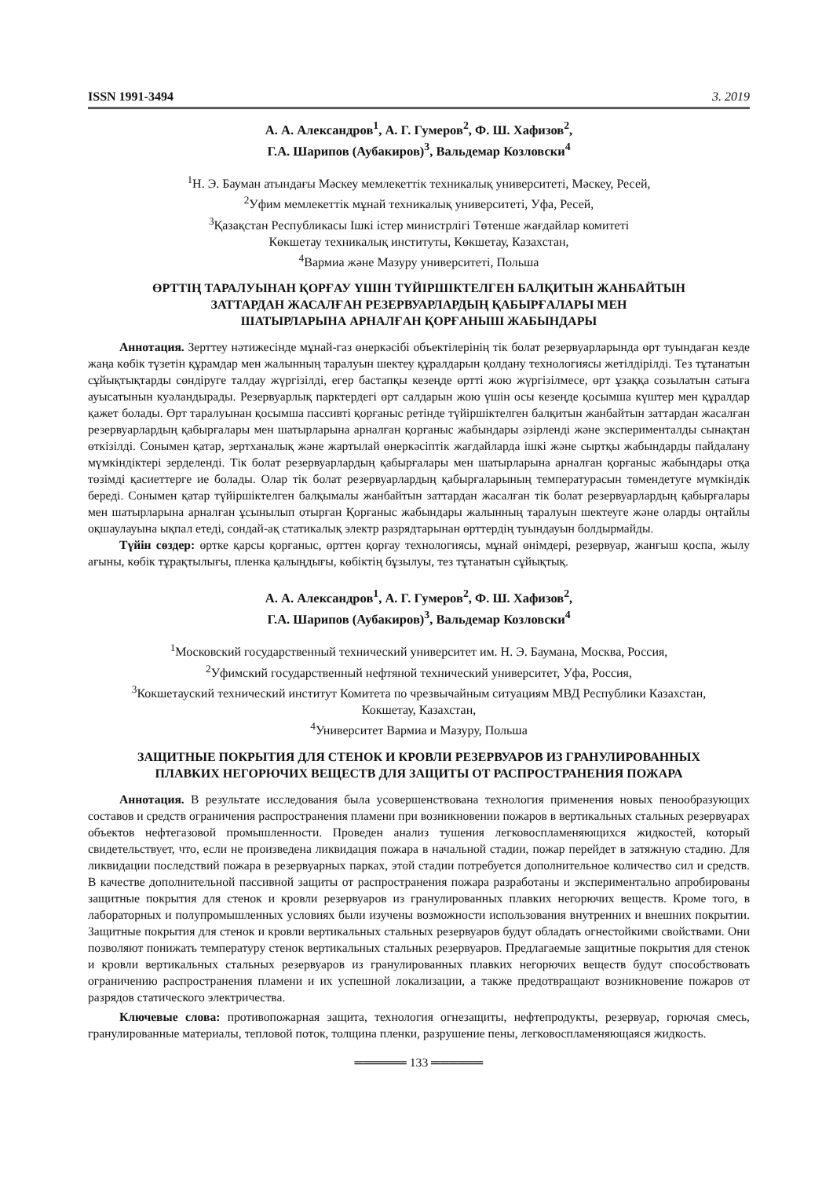ISSN 1991-3494 3. 2019
А. А. Александров<sup>1</sup>, А. Г. Гумеров<sup>2</sup>, Ф. Ш. Хафизов<sup>2</sup>,
Г.А. Шарипов (Аубакиров)<sup>3</sup>, Вальдемар Козловски<sup>4</sup>
<sup>1</sup> Н. Э. Бауман атындағы Мәскеу мемлекеттік техникалық университеті, Мәскеу, Ресей,
<sup>2</sup> Уфим мемлекеттік мұнай техникалық университеті, Уфа, Ресей,
<sup>3</sup> Қазақстан Республикасы Ішкі істер министрлігі Төтенше жағдайлар комитеті
Көкшетау техникалық институты, Көкшетау, Казахстан,
<sup>4</sup> Вармиа және Мазуру университеті, Польша
ӨРТТІҢ ТАРАЛУЫНАН ҚОРҒАУ ҮШІН ТҮЙІРШІКТЕЛГЕН БАЛҚИТЫН ЖАНБАЙТЫН
ЗАТТАРДАН ЖАСАЛҒАН РЕЗЕРВУАРЛАРДЫҢ ҚАБЫРҒАЛАРЫ МЕН
ШАТЫРЛАРЫНА АРНАЛҒАН ҚОРҒАНЫШ ЖАБЫНДАРЫ
Аннотация. Зерттеу нәтижесінде мұнай-газ өнеркәсібі объектілерінің тік болат резервуарларында өрт туындаған кезде жаңа көбік түзетін құрамдар мен жалынның таралуын шектеу құралдарын қолдану технологиясы жетілдірілді. Тез тұтанатын сұйықтықтарды сөндіруге талдау жүргізілді, егер бастапқы кезеңде өртті жою жүргізілмесе, өрт ұзаққа созылатын сатыға ауысатынын куәландырады. Резервуарлық парктердегі өрт салдарын жою үшін осы кезеңде қосымша күштер мен құралдар қажет болады. Өрт таралуынан қосымша пассивті қорғаныс ретінде түйіршіктелген балқитын жанбайтын заттардан жасалған резервуарлардың қабырғалары мен шатырларына арналған қорғаныс жабындары әзірленді және эксперименталды сынақтан өткізілді. Сонымен қатар, зертханалық және жартылай өнеркәсіптік жағдайларда ішкі және сыртқы жабындарды пайдалану мүмкіндіктері зерделенді. Тік болат резервуарлардың қабырғалары мен шатырларына арналған қорғаныс жабындары отқа төзімді қасиеттерге ие болады. Олар тік болат резервуарлардың қабырғаларының температурасын төмендетуге мүмкіндік береді. Сонымен қатар түйіршіктелген балқымалы жанбайтын заттардан жасалған тік болат резервуарлардың қабырғалары мен шатырларына арналған ұсынылып отырған Қорғаныс жабындары жалынның таралуын шектеуге және оларды оңтайлы оқшаулауына ықпал етеді, сондай-ақ статикалық электр разрядтарынан өрттердің туындауын болдырмайды.
Түйін сөздер: өртке қарсы қорғаныс, өрттен қорғау технологиясы, мұнай өнімдері, резервуар, жанғыш қоспа, жылу ағыны, көбік тұрақтылығы, пленка қалыңдығы, көбіктің бұзылуы, тез тұтанатын сұйықтық.
А. А. Александров<sup>1</sup>, А. Г. Гумеров<sup>2</sup>, Ф. Ш. Хафизов<sup>2</sup>,
Г.А. Шарипов (Аубакиров)<sup>3</sup>, Вальдемар Козловски<sup>4</sup>
<sup>1</sup> Московский государственный технический университет им. Н. Э. Баумана, Москва, Россия,
<sup>2</sup> Уфимский государственный нефтяной технический университет, Уфа, Россия,
<sup>3</sup> Кокшетауский технический институт Комитета по чрезвычайным ситуациям МВД Республики Казахстан,
Кокшетау, Казахстан,
<sup>4</sup> Университет Вармиа и Мазуру, Польша
ЗАЩИТНЫЕ ПОКРЫТИЯ ДЛЯ СТЕНОК И КРОВЛИ РЕЗЕРВУАРОВ ИЗ ГРАНУЛИРОВАННЫХ
ПЛАВКИХ НЕГОРЮЧИХ ВЕЩЕСТВ ДЛЯ ЗАЩИТЫ ОТ РАСПРОСТРАНЕНИЯ ПОЖАРА
Аннотация. В результате исследования была усовершенствована технология применения новых пенообразующих составов и средств ограничения распространения пламени при возникновении пожаров в вертикальных стальных резервуарах объектов нефтегазовой промышленности. Проведен анализ тушения легковоспламеняющихся жидкостей, который свидетельствует, что, если не произведена ликвидация пожара в начальной стадии, пожар перейдет в затяжную стадию. Для ликвидации последствий пожара в резервуарных парках, этой стадии потребуется дополнительное количество сил и средств. В качестве дополнительной пассивной защиты от распространения пожара разработаны и экспериментально апробированы защитные покрытия для стенок и кровли резервуаров из гранулированных плавких негорючих веществ. Кроме того, в лабораторных и полупромышленных условиях были изучены возможности использования внутренних и внешних покрытии. Защитные покрытия для стенок и кровли вертикальных стальных резервуаров будут обладать огнестойкими свойствами. Они позволяют понижать температуру стенок вертикальных стальных резервуаров. Предлагаемые защитные покрытия для стенок и кровли вертикальных стальных резервуаров из гранулированных плавких негорючих веществ будут способствовать ограничению распространения пламени и их успешной локализации, а также предотвращают возникновение пожаров от разрядов статического электричества.
Ключевые слова: противопожарная защита, технология огнезащиты, нефтепродукты, резервуар, горючая смесь, гранулированные материалы, тепловой поток, толщина пленки, разрушение пены, легковоспламеняющаяся жидкость.
══════ 133 ══════